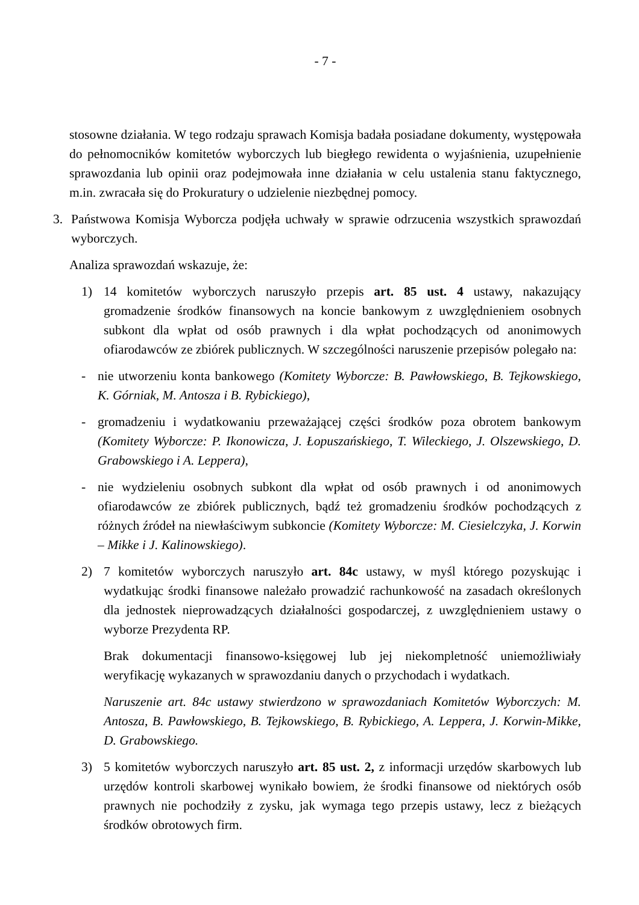- 7 -
stosowne działania. W tego rodzaju sprawach Komisja badała posiadane dokumenty, występowała do pełnomocników komitetów wyborczych lub biegłego rewidenta o wyjaśnienia, uzupełnienie sprawozdania lub opinii oraz podejmowała inne działania w celu ustalenia stanu faktycznego, m.in. zwracała się do Prokuratury o udzielenie niezbędnej pomocy.
3. Państwowa Komisja Wyborcza podjęła uchwały w sprawie odrzucenia wszystkich sprawozdań wyborczych.
Analiza sprawozdań wskazuje, że:
1) 14 komitetów wyborczych naruszyło przepis art. 85 ust. 4 ustawy, nakazujący gromadzenie środków finansowych na koncie bankowym z uwzględnieniem osobnych subkont dla wpłat od osób prawnych i dla wpłat pochodzących od anonimowych ofiarodawców ze zbiórek publicznych. W szczególności naruszenie przepisów polegało na:
- nie utworzeniu konta bankowego (Komitety Wyborcze: B. Pawłowskiego, B. Tejkowskiego, K. Górniak, M. Antosza i B. Rybickiego),
- gromadzeniu i wydatkowaniu przeważającej części środków poza obrotem bankowym (Komitety Wyborcze: P. Ikonowicza, J. Łopuszańskiego, T. Wileckiego, J. Olszewskiego, D. Grabowskiego i A. Leppera),
- nie wydzieleniu osobnych subkont dla wpłat od osób prawnych i od anonimowych ofiarodawców ze zbiórek publicznych, bądź też gromadzeniu środków pochodzących z różnych źródeł na niewłaściwym subkoncie (Komitety Wyborcze: M. Ciesielczyka, J. Korwin – Mikke i J. Kalinowskiego).
2) 7 komitetów wyborczych naruszyło art. 84c ustawy, w myśl którego pozyskując i wydatkując środki finansowe należało prowadzić rachunkowość na zasadach określonych dla jednostek nieprowadzących działalności gospodarczej, z uwzględnieniem ustawy o wyborze Prezydenta RP.
Brak dokumentacji finansowo-księgowej lub jej niekompletność uniemożliwiały weryfikację wykazanych w sprawozdaniu danych o przychodach i wydatkach.
Naruszenie art. 84c ustawy stwierdzono w sprawozdaniach Komitetów Wyborczych: M. Antosza, B. Pawłowskiego, B. Tejkowskiego, B. Rybickiego, A. Leppera, J. Korwin-Mikke, D. Grabowskiego.
3) 5 komitetów wyborczych naruszyło art. 85 ust. 2, z informacji urzędów skarbowych lub urzędów kontroli skarbowej wynikało bowiem, że środki finansowe od niektórych osób prawnych nie pochodziły z zysku, jak wymaga tego przepis ustawy, lecz z bieżących środków obrotowych firm.